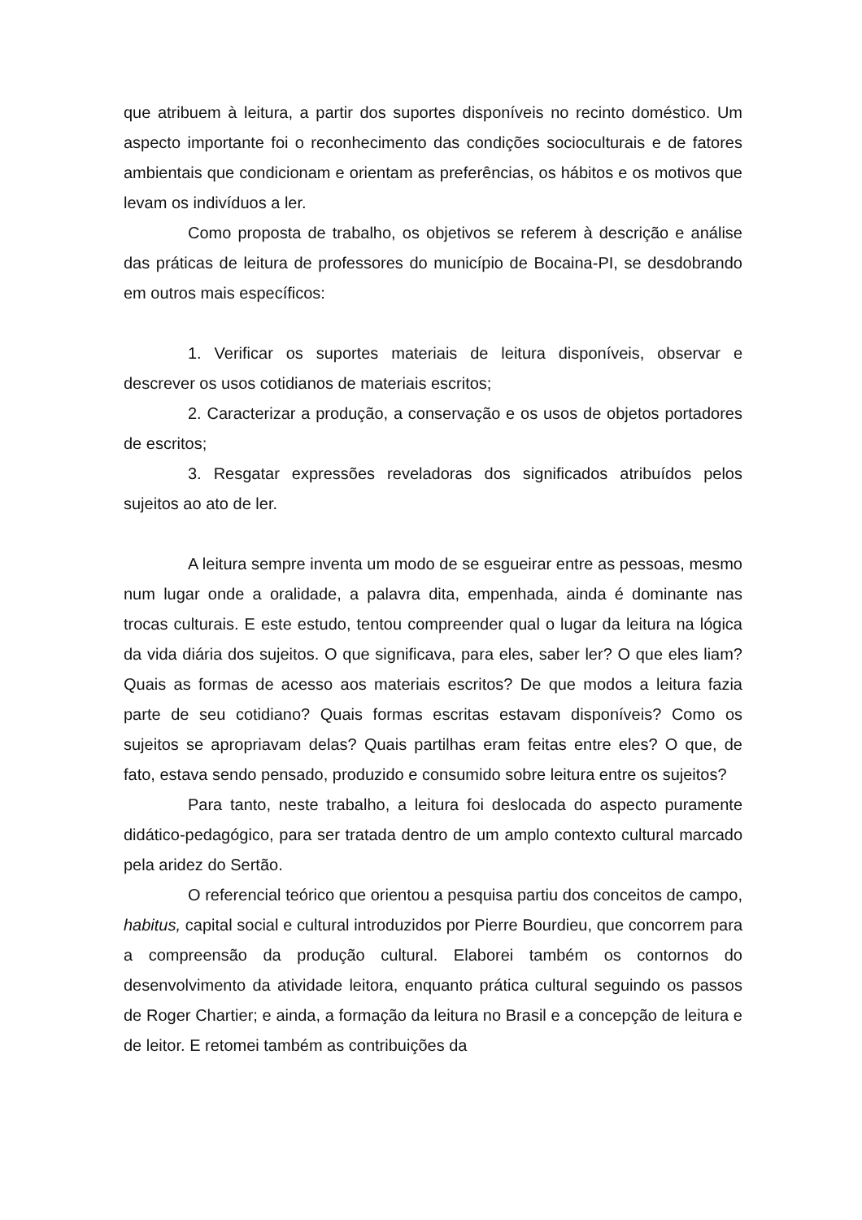que atribuem à leitura, a partir dos suportes disponíveis no recinto doméstico. Um aspecto importante foi o reconhecimento das condições socioculturais e de fatores ambientais que condicionam e orientam as preferências, os hábitos e os motivos que levam os indivíduos a ler.
Como proposta de trabalho, os objetivos se referem à descrição e análise das práticas de leitura de professores do município de Bocaina-PI, se desdobrando em outros mais específicos:
1. Verificar os suportes materiais de leitura disponíveis, observar e descrever os usos cotidianos de materiais escritos;
2. Caracterizar a produção, a conservação e os usos de objetos portadores de escritos;
3. Resgatar expressões reveladoras dos significados atribuídos pelos sujeitos ao ato de ler.
A leitura sempre inventa um modo de se esgueirar entre as pessoas, mesmo num lugar onde a oralidade, a palavra dita, empenhada, ainda é dominante nas trocas culturais. E este estudo, tentou compreender qual o lugar da leitura na lógica da vida diária dos sujeitos. O que significava, para eles, saber ler? O que eles liam? Quais as formas de acesso aos materiais escritos? De que modos a leitura fazia parte de seu cotidiano? Quais formas escritas estavam disponíveis? Como os sujeitos se apropriavam delas? Quais partilhas eram feitas entre eles? O que, de fato, estava sendo pensado, produzido e consumido sobre leitura entre os sujeitos?
Para tanto, neste trabalho, a leitura foi deslocada do aspecto puramente didático-pedagógico, para ser tratada dentro de um amplo contexto cultural marcado pela aridez do Sertão.
O referencial teórico que orientou a pesquisa partiu dos conceitos de campo, habitus, capital social e cultural introduzidos por Pierre Bourdieu, que concorrem para a compreensão da produção cultural. Elaborei também os contornos do desenvolvimento da atividade leitora, enquanto prática cultural seguindo os passos de Roger Chartier; e ainda, a formação da leitura no Brasil e a concepção de leitura e de leitor. E retomei também as contribuições da